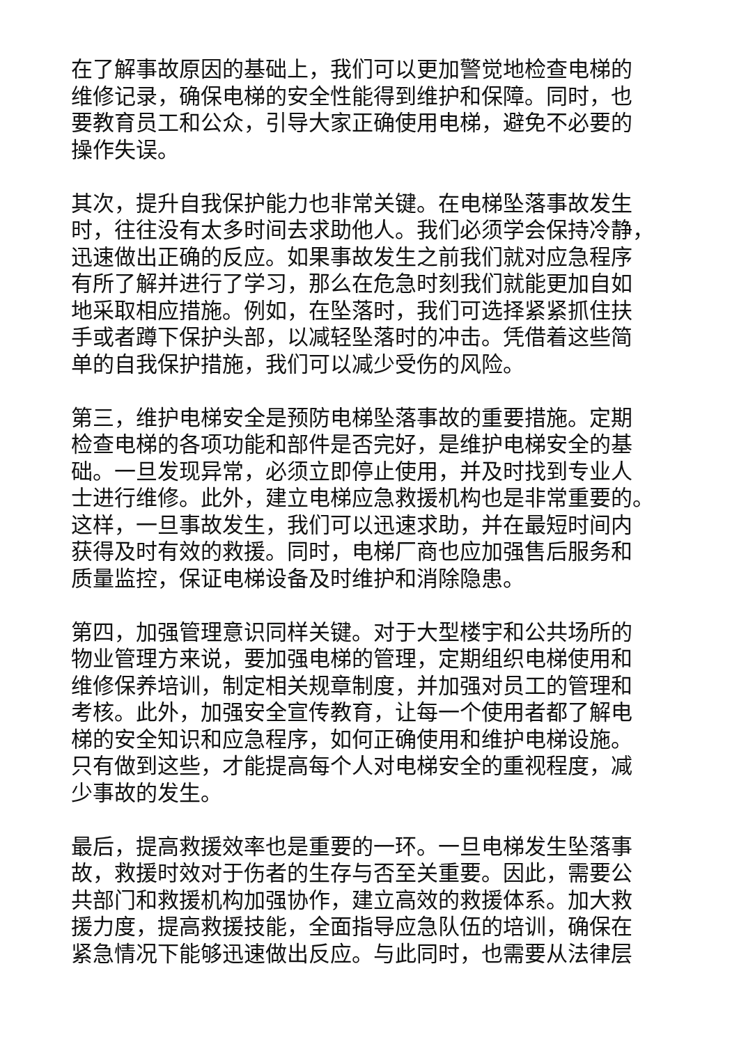在了解事故原因的基础上，我们可以更加警觉地检查电梯的
维修记录，确保电梯的安全性能得到维护和保障。同时，也
要教育员工和公众，引导大家正确使用电梯，避免不必要的
操作失误。
其次，提升自我保护能力也非常关键。在电梯坠落事故发生
时，往往没有太多时间去求助他人。我们必须学会保持冷静，
迅速做出正确的反应。如果事故发生之前我们就对应急程序
有所了解并进行了学习，那么在危急时刻我们就能更加自如
地采取相应措施。例如，在坠落时，我们可选择紧紧抓住扶
手或者蹲下保护头部，以减轻坠落时的冲击。凭借着这些简
单的自我保护措施，我们可以减少受伤的风险。
第三，维护电梯安全是预防电梯坠落事故的重要措施。定期
检查电梯的各项功能和部件是否完好，是维护电梯安全的基
础。一旦发现异常，必须立即停止使用，并及时找到专业人
士进行维修。此外，建立电梯应急救援机构也是非常重要的。
这样，一旦事故发生，我们可以迅速求助，并在最短时间内
获得及时有效的救援。同时，电梯厂商也应加强售后服务和
质量监控，保证电梯设备及时维护和消除隐患。
第四，加强管理意识同样关键。对于大型楼宇和公共场所的
物业管理方来说，要加强电梯的管理，定期组织电梯使用和
维修保养培训，制定相关规章制度，并加强对员工的管理和
考核。此外，加强安全宣传教育，让每一个使用者都了解电
梯的安全知识和应急程序，如何正确使用和维护电梯设施。
只有做到这些，才能提高每个人对电梯安全的重视程度，减
少事故的发生。
最后，提高救援效率也是重要的一环。一旦电梯发生坠落事
故，救援时效对于伤者的生存与否至关重要。因此，需要公
共部门和救援机构加强协作，建立高效的救援体系。加大救
援力度，提高救援技能，全面指导应急队伍的培训，确保在
紧急情况下能够迅速做出反应。与此同时，也需要从法律层